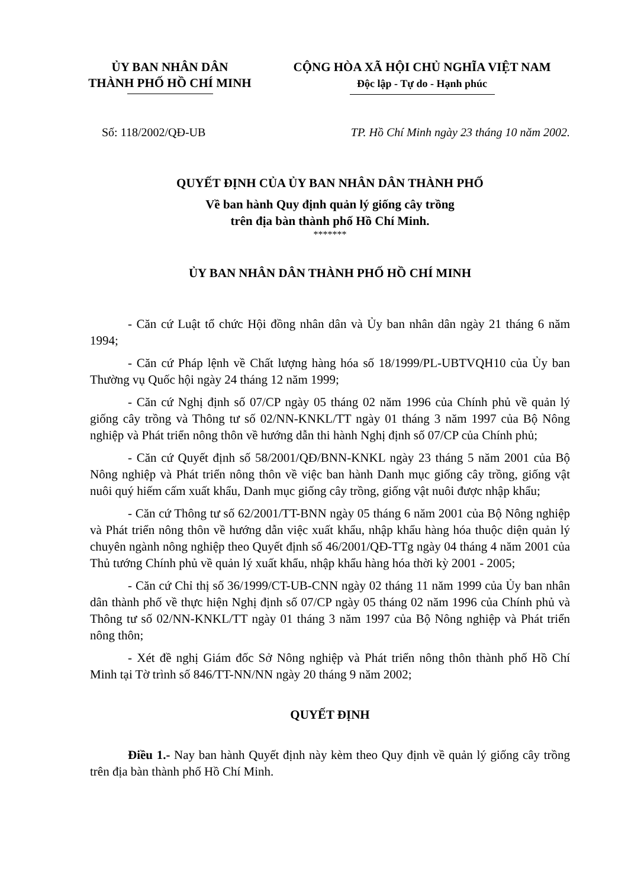ỦY BAN NHÂN DÂN
THÀNH PHỐ HỒ CHÍ MINH
CỘNG HÒA XÃ HỘI CHỦ NGHĨA VIỆT NAM
Độc lập - Tự do - Hạnh phúc
Số: 118/2002/QĐ-UB TP. Hồ Chí Minh ngày 23 tháng 10 năm 2002.
QUYẾT ĐỊNH CỦA ỦY BAN NHÂN DÂN THÀNH PHỐ
Về ban hành Quy định quản lý giống cây trồng
trên địa bàn thành phố Hồ Chí Minh.
*******
ỦY BAN NHÂN DÂN THÀNH PHỐ HỒ CHÍ MINH
- Căn cứ Luật tổ chức Hội đồng nhân dân và Ủy ban nhân dân ngày 21 tháng 6 năm 1994;
- Căn cứ Pháp lệnh về Chất lượng hàng hóa số 18/1999/PL-UBTVQH10 của Ủy ban Thường vụ Quốc hội ngày 24 tháng 12 năm 1999;
- Căn cứ Nghị định số 07/CP ngày 05 tháng 02 năm 1996 của Chính phủ về quản lý giống cây trồng và Thông tư số 02/NN-KNKL/TT ngày 01 tháng 3 năm 1997 của Bộ Nông nghiệp và Phát triển nông thôn về hướng dẫn thi hành Nghị định số 07/CP của Chính phủ;
- Căn cứ Quyết định số 58/2001/QĐ/BNN-KNKL ngày 23 tháng 5 năm 2001 của Bộ Nông nghiệp và Phát triển nông thôn về việc ban hành Danh mục giống cây trồng, giống vật nuôi quý hiếm cấm xuất khẩu, Danh mục giống cây trồng, giống vật nuôi được nhập khẩu;
- Căn cứ Thông tư số 62/2001/TT-BNN ngày 05 tháng 6 năm 2001 của Bộ Nông nghiệp và Phát triển nông thôn về hướng dẫn việc xuất khẩu, nhập khẩu hàng hóa thuộc diện quản lý chuyên ngành nông nghiệp theo Quyết định số 46/2001/QĐ-TTg ngày 04 tháng 4 năm 2001 của Thủ tướng Chính phủ về quản lý xuất khẩu, nhập khẩu hàng hóa thời kỳ 2001 - 2005;
- Căn cứ Chỉ thị số 36/1999/CT-UB-CNN ngày 02 tháng 11 năm 1999 của Ủy ban nhân dân thành phố về thực hiện Nghị định số 07/CP ngày 05 tháng 02 năm 1996 của Chính phủ và Thông tư số 02/NN-KNKL/TT ngày 01 tháng 3 năm 1997 của Bộ Nông nghiệp và Phát triển nông thôn;
- Xét đề nghị Giám đốc Sở Nông nghiệp và Phát triển nông thôn thành phố Hồ Chí Minh tại Tờ trình số 846/TT-NN/NN ngày 20 tháng 9 năm 2002;
QUYẾT ĐỊNH
Điều 1.- Nay ban hành Quyết định này kèm theo Quy định về quản lý giống cây trồng trên địa bàn thành phố Hồ Chí Minh.